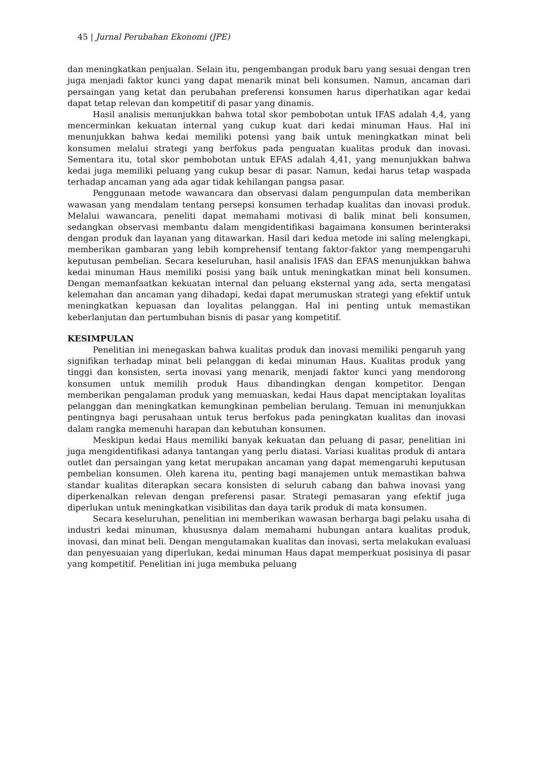45 | Jurnal Perubahan Ekonomi (JPE)
dan meningkatkan penjualan. Selain itu, pengembangan produk baru yang sesuai dengan tren juga menjadi faktor kunci yang dapat menarik minat beli konsumen. Namun, ancaman dari persaingan yang ketat dan perubahan preferensi konsumen harus diperhatikan agar kedai dapat tetap relevan dan kompetitif di pasar yang dinamis.
Hasil analisis menunjukkan bahwa total skor pembobotan untuk IFAS adalah 4,4, yang mencerminkan kekuatan internal yang cukup kuat dari kedai minuman Haus. Hal ini menunjukkan bahwa kedai memiliki potensi yang baik untuk meningkatkan minat beli konsumen melalui strategi yang berfokus pada penguatan kualitas produk dan inovasi. Sementara itu, total skor pembobotan untuk EFAS adalah 4,41, yang menunjukkan bahwa kedai juga memiliki peluang yang cukup besar di pasar. Namun, kedai harus tetap waspada terhadap ancaman yang ada agar tidak kehilangan pangsa pasar.
Penggunaan metode wawancara dan observasi dalam pengumpulan data memberikan wawasan yang mendalam tentang persepsi konsumen terhadap kualitas dan inovasi produk. Melalui wawancara, peneliti dapat memahami motivasi di balik minat beli konsumen, sedangkan observasi membantu dalam mengidentifikasi bagaimana konsumen berinteraksi dengan produk dan layanan yang ditawarkan. Hasil dari kedua metode ini saling melengkapi, memberikan gambaran yang lebih komprehensif tentang faktor-faktor yang mempengaruhi keputusan pembelian. Secara keseluruhan, hasil analisis IFAS dan EFAS menunjukkan bahwa kedai minuman Haus memiliki posisi yang baik untuk meningkatkan minat beli konsumen. Dengan memanfaatkan kekuatan internal dan peluang eksternal yang ada, serta mengatasi kelemahan dan ancaman yang dihadapi, kedai dapat merumuskan strategi yang efektif untuk meningkatkan kepuasan dan loyalitas pelanggan. Hal ini penting untuk memastikan keberlanjutan dan pertumbuhan bisnis di pasar yang kompetitif.
KESIMPULAN
Penelitian ini menegaskan bahwa kualitas produk dan inovasi memiliki pengaruh yang signifikan terhadap minat beli pelanggan di kedai minuman Haus. Kualitas produk yang tinggi dan konsisten, serta inovasi yang menarik, menjadi faktor kunci yang mendorong konsumen untuk memilih produk Haus dibandingkan dengan kompetitor. Dengan memberikan pengalaman produk yang memuaskan, kedai Haus dapat menciptakan loyalitas pelanggan dan meningkatkan kemungkinan pembelian berulang. Temuan ini menunjukkan pentingnya bagi perusahaan untuk terus berfokus pada peningkatan kualitas dan inovasi dalam rangka memenuhi harapan dan kebutuhan konsumen.
Meskipun kedai Haus memiliki banyak kekuatan dan peluang di pasar, penelitian ini juga mengidentifikasi adanya tantangan yang perlu diatasi. Variasi kualitas produk di antara outlet dan persaingan yang ketat merupakan ancaman yang dapat memengaruhi keputusan pembelian konsumen. Oleh karena itu, penting bagi manajemen untuk memastikan bahwa standar kualitas diterapkan secara konsisten di seluruh cabang dan bahwa inovasi yang diperkenalkan relevan dengan preferensi pasar. Strategi pemasaran yang efektif juga diperlukan untuk meningkatkan visibilitas dan daya tarik produk di mata konsumen.
Secara keseluruhan, penelitian ini memberikan wawasan berharga bagi pelaku usaha di industri kedai minuman, khususnya dalam memahami hubungan antara kualitas produk, inovasi, dan minat beli. Dengan mengutamakan kualitas dan inovasi, serta melakukan evaluasi dan penyesuaian yang diperlukan, kedai minuman Haus dapat memperkuat posisinya di pasar yang kompetitif. Penelitian ini juga membuka peluang